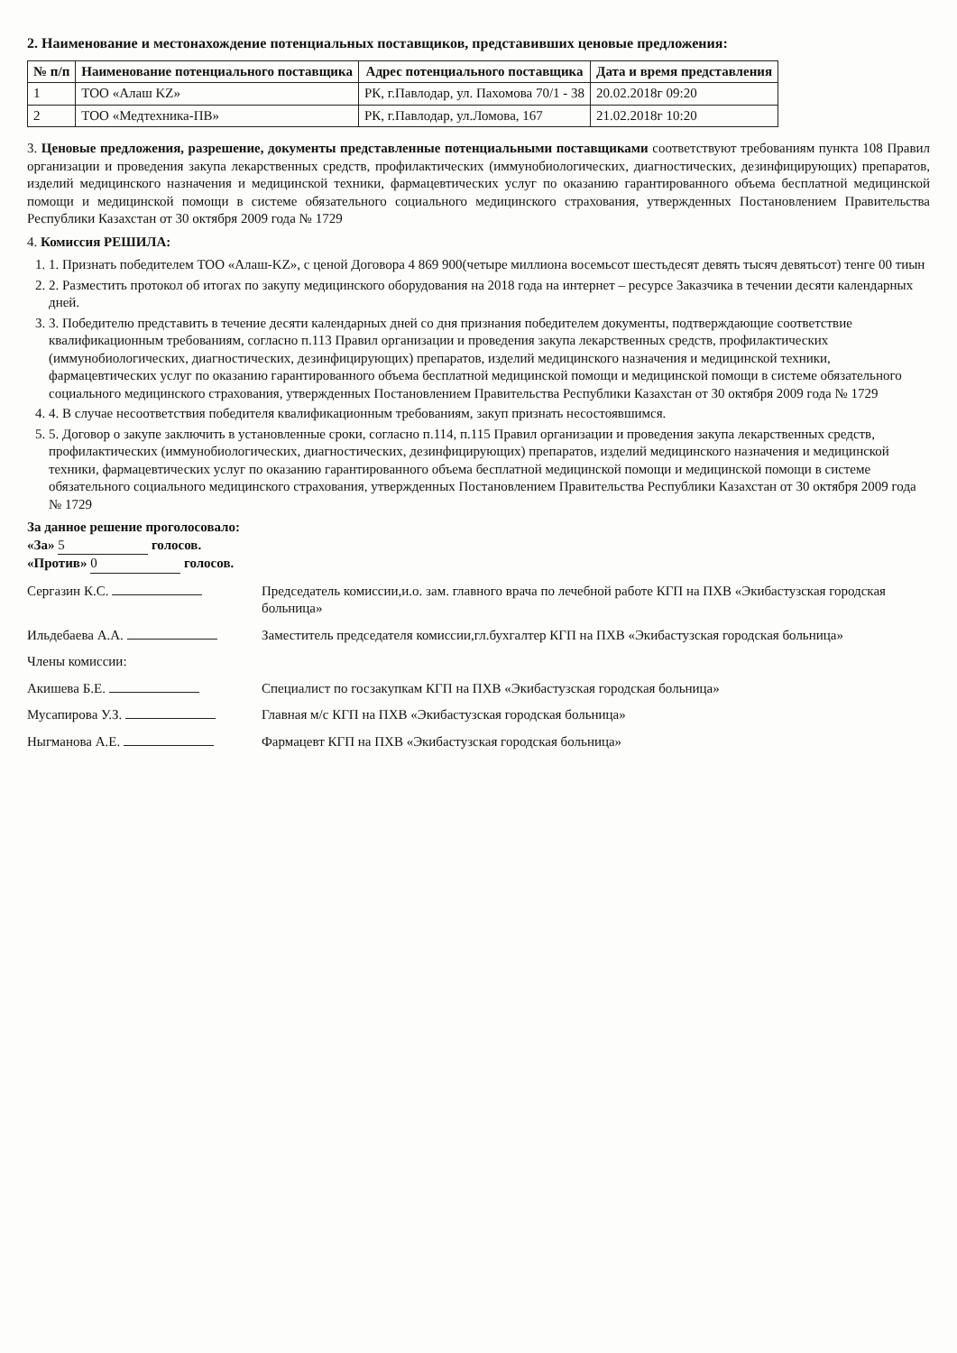2. Наименование и местонахождение потенциальных поставщиков, представивших ценовые предложения:
| № п/п | Наименование потенциального поставщика | Адрес потенциального поставщика | Дата и время представления |
| --- | --- | --- | --- |
| 1 | ТОО «Алаш KZ» | РК, г.Павлодар, ул. Пахомова 70/1 - 38 | 20.02.2018г 09:20 |
| 2 | ТОО «Медтехника-ПВ» | РК, г.Павлодар, ул.Ломова, 167 | 21.02.2018г 10:20 |
3. Ценовые предложения, разрешение, документы представленные потенциальными поставщиками соответствуют требованиям пункта 108 Правил организации и проведения закупа лекарственных средств, профилактических (иммунобиологических, диагностических, дезинфицирующих) препаратов, изделий медицинского назначения и медицинской техники, фармацевтических услуг по оказанию гарантированного объема бесплатной медицинской помощи и медицинской помощи в системе обязательного социального медицинского страхования, утвержденных Постановлением Правительства Республики Казахстан от 30 октября 2009 года № 1729
4. Комиссия РЕШИЛА:
1. 1. Признать победителем ТОО «Алаш-KZ», с ценой Договора 4 869 900(четыре миллиона восемьсот шестьдесят девять тысяч девятьсот) тенге 00 тиын
2. 2. Разместить протокол об итогах по закупу медицинского оборудования на 2018 года на интернет – ресурсе Заказчика в течении десяти календарных дней.
3. 3. Победителю представить в течение десяти календарных дней со дня признания победителем документы, подтверждающие соответствие квалификационным требованиям, согласно п.113 Правил организации и проведения закупа лекарственных средств, профилактических (иммунобиологических, диагностических, дезинфицирующих) препаратов, изделий медицинского назначения и медицинской техники, фармацевтических услуг по оказанию гарантированного объема бесплатной медицинской помощи и медицинской помощи в системе обязательного социального медицинского страхования, утвержденных Постановлением Правительства Республики Казахстан от 30 октября 2009 года № 1729
4. 4. В случае несоответствия победителя квалификационным требованиям, закуп признать несостоявшимся.
5. 5. Договор о закупе заключить в установленные сроки, согласно п.114, п.115 Правил организации и проведения закупа лекарственных средств, профилактических (иммунобиологических, диагностических, дезинфицирующих) препаратов, изделий медицинского назначения и медицинской техники, фармацевтических услуг по оказанию гарантированного объема бесплатной медицинской помощи и медицинской помощи в системе обязательного социального медицинского страхования, утвержденных Постановлением Правительства Республики Казахстан от 30 октября 2009 года № 1729
За данное решение проголосовало:
«За» 5 голосов.
«Против» 0 голосов.
Сергазин К.С. Председатель комиссии,и.о. зам. главного врача по лечебной работе КГП на ПХВ «Экибастузская городская больница»
Ильдебаева А.А. Заместитель председателя комиссии,гл.бухгалтер КГП на ПХВ «Экибастузская городская больница»
Члены комиссии:
Акишева Б.Е. Специалист по госзакупкам КГП на ПХВ «Экибастузская городская больница»
Мусапирова У.З. Главная м/с КГП на ПХВ «Экибастузская городская больница»
Ныгманова А.Е. Фармацевт КГП на ПХВ «Экибастузская городская больница»